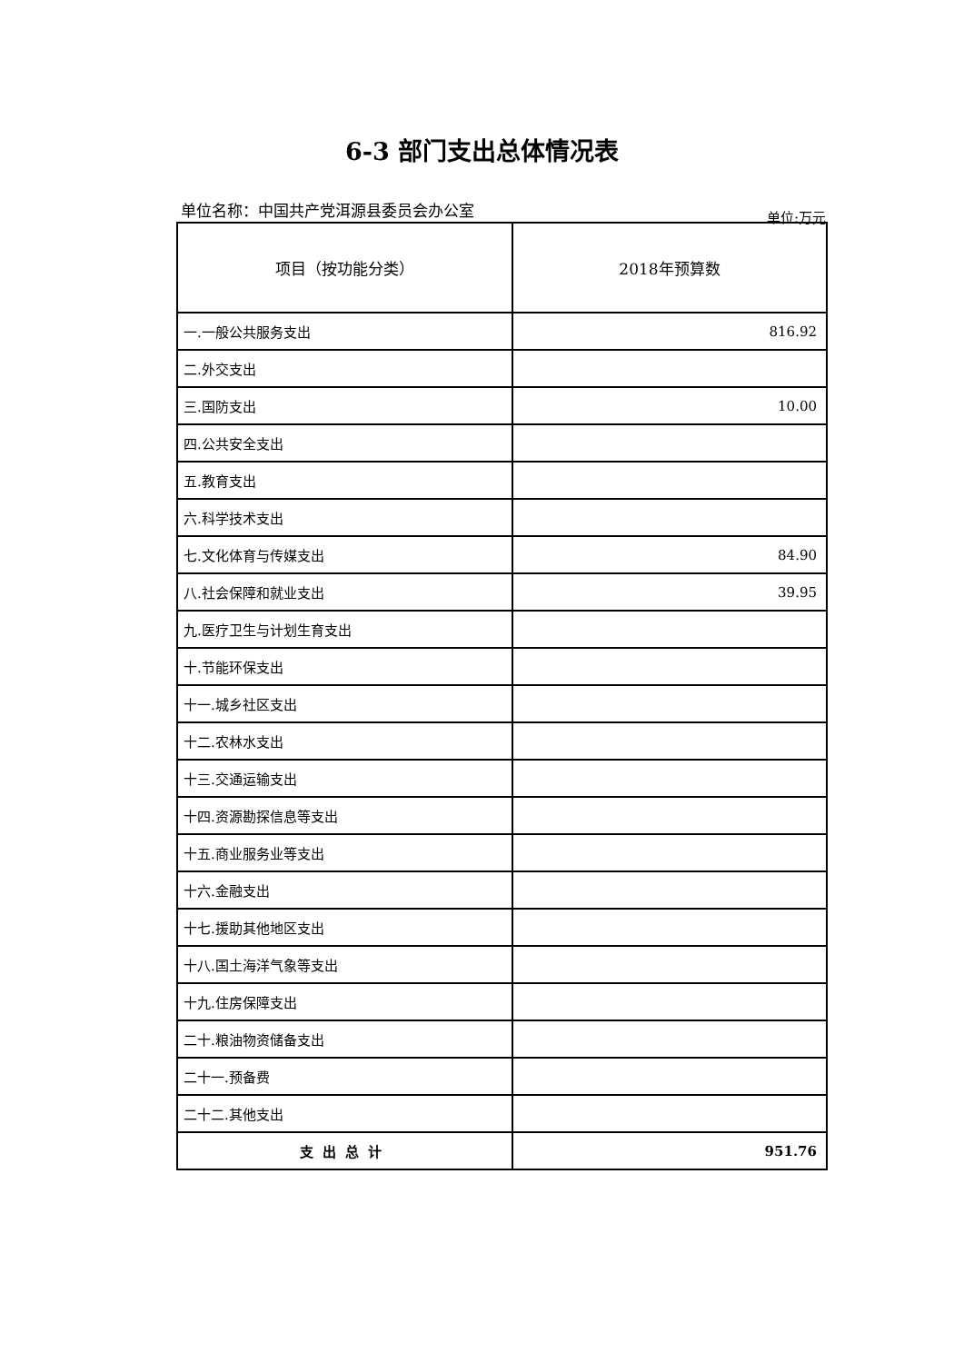6-3 部门支出总体情况表
单位名称：中国共产党洱源县委员会办公室 单位:万元
| 项目（按功能分类） | 2018年预算数 |
| --- | --- |
| 一.一般公共服务支出 | 816.92 |
| 二.外交支出 | |
| 三.国防支出 | 10.00 |
| 四.公共安全支出 | |
| 五.教育支出 | |
| 六.科学技术支出 | |
| 七.文化体育与传媒支出 | 84.90 |
| 八.社会保障和就业支出 | 39.95 |
| 九.医疗卫生与计划生育支出 | |
| 十.节能环保支出 | |
| 十一.城乡社区支出 | |
| 十二.农林水支出 | |
| 十三.交通运输支出 | |
| 十四.资源勘探信息等支出 | |
| 十五.商业服务业等支出 | |
| 十六.金融支出 | |
| 十七.援助其他地区支出 | |
| 十八.国土海洋气象等支出 | |
| 十九.住房保障支出 | |
| 二十.粮油物资储备支出 | |
| 二十一.预备费 | |
| 二十二.其他支出 | |
| 支出总计 | 951.76 |